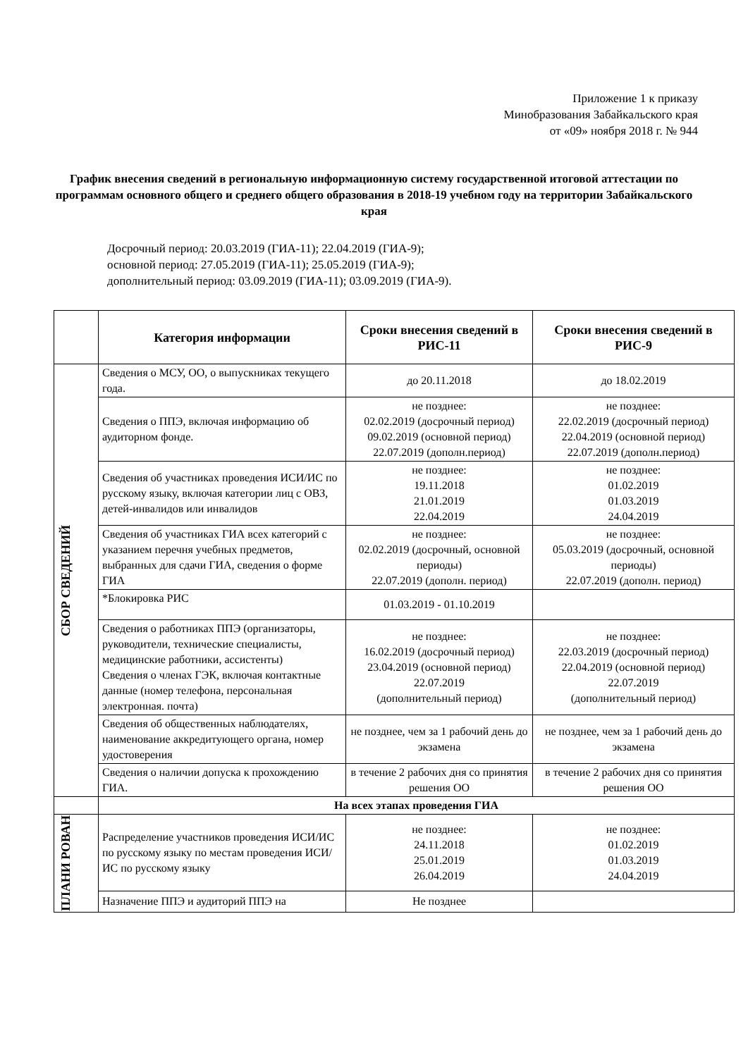Приложение 1 к приказу
Минобразования Забайкальского края
от «09» ноября 2018 г. № 944
График внесения сведений в региональную информационную систему государственной итоговой аттестации по программам основного общего и среднего общего образования в 2018-19 учебном году на территории Забайкальского края
Досрочный период: 20.03.2019 (ГИА-11); 22.04.2019 (ГИА-9);
основной период: 27.05.2019 (ГИА-11); 25.05.2019 (ГИА-9);
дополнительный период: 03.09.2019 (ГИА-11); 03.09.2019 (ГИА-9).
| | Категория информации | Сроки внесения сведений в РИС-11 | Сроки внесения сведений в РИС-9 |
| --- | --- | --- | --- |
| СБОР СВЕДЕНИЙ | Сведения о МСУ, ОО, о выпускниках текущего года. | до 20.11.2018 | до 18.02.2019 |
| | Сведения о ППЭ, включая информацию об аудиторном фонде. | не позднее: 02.02.2019 (досрочный период) 09.02.2019 (основной период) 22.07.2019 (дополн.период) | не позднее: 22.02.2019 (досрочный период) 22.04.2019 (основной период) 22.07.2019 (дополн.период) |
| | Сведения об участниках проведения ИСИ/ИС по русскому языку, включая категории лиц с ОВЗ, детей-инвалидов или инвалидов | не позднее: 19.11.2018 21.01.2019 22.04.2019 | не позднее: 01.02.2019 01.03.2019 24.04.2019 |
| | Сведения об участниках ГИА всех категорий с указанием перечня учебных предметов, выбранных для сдачи ГИА, сведения о форме ГИА | не позднее: 02.02.2019 (досрочный, основной периоды) 22.07.2019 (дополн. период) | не позднее: 05.03.2019 (досрочный, основной периоды) 22.07.2019 (дополн. период) |
| | *Блокировка РИС | 01.03.2019 - 01.10.2019 | |
| | Сведения о работниках ППЭ (организаторы, руководители, технические специалисты, медицинские работники, ассистенты) Сведения о членах ГЭК, включая контактные данные (номер телефона, персональная электронная. почта) | не позднее: 16.02.2019 (досрочный период) 23.04.2019 (основной период) 22.07.2019 (дополнительный период) | не позднее: 22.03.2019 (досрочный период) 22.04.2019 (основной период) 22.07.2019 (дополнительный период) |
| | Сведения об общественных наблюдателях, наименование аккредитующего органа, номер удостоверения | не позднее, чем за 1 рабочий день до экзамена | не позднее, чем за 1 рабочий день до экзамена |
| | Сведения о наличии допуска к прохождению ГИА. | в течение 2 рабочих дня со принятия решения ОО | в течение 2 рабочих дня со принятия решения ОО |
| | На всех этапах проведения ГИА | | |
| ПЛАНИ РОВАН | Распределение участников проведения ИСИ/ИС по русскому языку по местам проведения ИСИ/ИС по русскому языку | не позднее: 24.11.2018 25.01.2019 26.04.2019 | не позднее: 01.02.2019 01.03.2019 24.04.2019 |
| | Назначение ППЭ и аудиторий ППЭ на | Не позднее | |